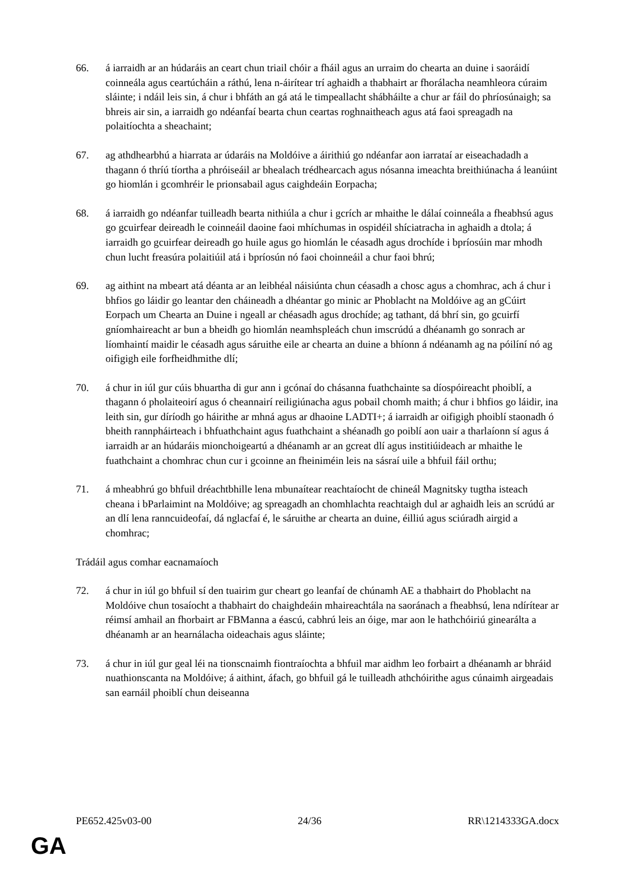66. á iarraidh ar an húdaráis an ceart chun triail chóir a fháil agus an urraim do chearta an duine i saoráidí coinneála agus ceartúcháin a ráthú, lena n-áirítear trí aghaidh a thabhairt ar fhorálacha neamhleora cúraim sláinte; i ndáil leis sin, á chur i bhfáth an gá atá le timpeallacht shábháilte a chur ar fáil do phríosúnaigh; sa bhreis air sin, a iarraidh go ndéanfaí bearta chun ceartas roghnaitheach agus atá faoi spreagadh na polaitíochta a sheachaint;
67. ag athdhearbhú a hiarrata ar údaráis na Moldóive a áirithiú go ndéanfar aon iarrataí ar eiseachadadh a thagann ó thríú tíortha a phróiseáil ar bhealach trédhearcach agus nósanna imeachta breithiúnacha á leanúint go hiomlán i gcomhréir le prionsabail agus caighdeáin Eorpacha;
68. á iarraidh go ndéanfar tuilleadh bearta nithiúla a chur i gcrích ar mhaithe le dálaí coinneála a fheabhsú agus go gcuirfear deireadh le coinneáil daoine faoi mhíchumas in ospidéil shíciatracha in aghaidh a dtola; á iarraidh go gcuirfear deireadh go huile agus go hiomlán le céasadh agus drochíde i bpríosúin mar mhodh chun lucht freasúra polaitiúil atá i bpríosún nó faoi choinneáil a chur faoi bhrú;
69. ag aithint na mbeart atá déanta ar an leibhéal náisiúnta chun céasadh a chosc agus a chomhrac, ach á chur i bhfios go láidir go leantar den cháineadh a dhéantar go minic ar Phoblacht na Moldóive ag an gCúirt Eorpach um Chearta an Duine i ngeall ar chéasadh agus drochíde; ag tathant, dá bhrí sin, go gcuirfí gníomhaireacht ar bun a bheidh go hiomlán neamhspleách chun imscrúdú a dhéanamh go sonrach ar líomhaintí maidir le céasadh agus sáruithe eile ar chearta an duine a bhíonn á ndéanamh ag na póilíní nó ag oifigigh eile forfheidhmithe dlí;
70. á chur in iúl gur cúis bhuartha di gur ann i gcónaí do chásanna fuathchainte sa díospóireacht phoiblí, a thagann ó pholaiteoirí agus ó cheannairí reiligiúnacha agus pobail chomh maith; á chur i bhfios go láidir, ina leith sin, gur díríodh go háirithe ar mhná agus ar dhaoine LADTI+; á iarraidh ar oifigigh phoiblí staonadh ó bheith rannpháirteach i bhfuathchaint agus fuathchaint a shéanadh go poiblí aon uair a tharlaíonn sí agus á iarraidh ar an húdaráis mionchoigeartú a dhéanamh ar an gcreat dlí agus institiúideach ar mhaithe le fuathchaint a chomhrac chun cur i gcoinne an fheiniméin leis na sásraí uile a bhfuil fáil orthu;
71. á mheabhrú go bhfuil dréachtbhille lena mbunaítear reachtaíocht de chineál Magnitsky tugtha isteach cheana i bParlaimint na Moldóive; ag spreagadh an chomhlachta reachtaigh dul ar aghaidh leis an scrúdú ar an dlí lena ranncuideofaí, dá nglacfaí é, le sáruithe ar chearta an duine, éilliú agus sciúradh airgid a chomhrac;
Trádáil agus comhar eacnamaíoch
72. á chur in iúl go bhfuil sí den tuairim gur cheart go leanfaí de chúnamh AE a thabhairt do Phoblacht na Moldóive chun tosaíocht a thabhairt do chaighdeáin mhaireachtála na saoránach a fheabhsú, lena ndírítear ar réimsí amhail an fhorbairt ar FBManna a éascú, cabhrú leis an óige, mar aon le hathchóiriú ginearálta a dhéanamh ar an hearnálacha oideachais agus sláinte;
73. á chur in iúl gur geal léi na tionscnaimh fiontraíochta a bhfuil mar aidhm leo forbairt a dhéanamh ar bhráid nuathionscanta na Moldóive; á aithint, áfach, go bhfuil gá le tuilleadh athchóirithe agus cúnaimh airgeadais san earnáil phoiblí chun deiseanna
PE652.425v03-00 24/36 RR\1214333GA.docx
GA